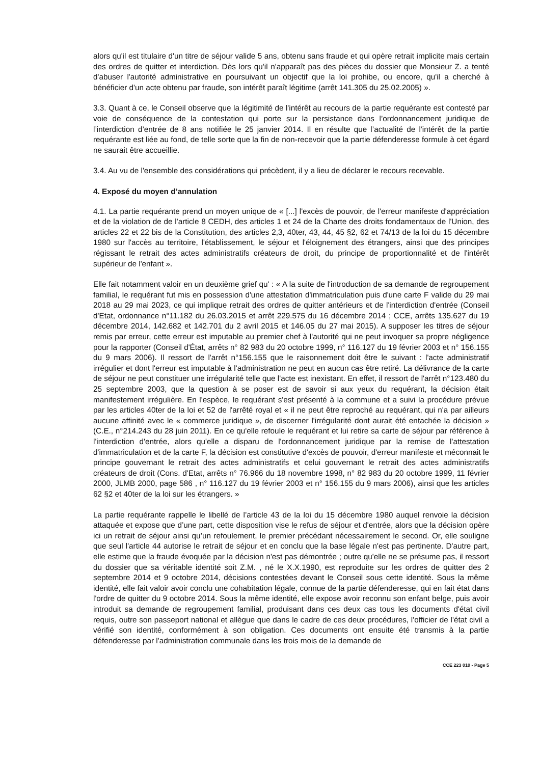alors qu'il est titulaire d'un titre de séjour valide 5 ans, obtenu sans fraude et qui opère retrait implicite mais certain des ordres de quitter et interdiction. Dès lors qu'il n'apparaît pas des pièces du dossier que Monsieur Z. a tenté d'abuser l'autorité administrative en poursuivant un objectif que la loi prohibe, ou encore, qu'il a cherché à bénéficier d'un acte obtenu par fraude, son intérêt paraît légitime (arrêt 141.305 du 25.02.2005) ».
3.3. Quant à ce, le Conseil observe que la légitimité de l'intérêt au recours de la partie requérante est contesté par voie de conséquence de la contestation qui porte sur la persistance dans l’ordonnancement juridique de l’interdiction d’entrée de 8 ans notifiée le 25 janvier 2014. Il en résulte que l’actualité de l'intérêt de la partie requérante est liée au fond, de telle sorte que la fin de non-recevoir que la partie défenderesse formule à cet égard ne saurait être accueillie.
3.4. Au vu de l'ensemble des considérations qui précèdent, il y a lieu de déclarer le recours recevable.
4. Exposé du moyen d’annulation
4.1. La partie requérante prend un moyen unique de « [...] l'excès de pouvoir, de l'erreur manifeste d'appréciation et de la violation de de l'article 8 CEDH, des articles 1 et 24 de la Charte des droits fondamentaux de l'Union, des articles 22 et 22 bis de la Constitution, des articles 2,3, 40ter, 43, 44, 45 §2, 62 et 74/13 de la loi du 15 décembre 1980 sur l'accès au territoire, l'établissement, le séjour et l'éloignement des étrangers, ainsi que des principes régissant le retrait des actes administratifs créateurs de droit, du principe de proportionnalité et de l'intérêt supérieur de l'enfant ».
Elle fait notamment valoir en un deuxième grief qu' : « A la suite de l'introduction de sa demande de regroupement familial, le requérant fut mis en possession d'une attestation d'immatriculation puis d'une carte F valide du 29 mai 2018 au 29 mai 2023, ce qui implique retrait des ordres de quitter antérieurs et de l'interdiction d'entrée (Conseil d'Etat, ordonnance n°11.182 du 26.03.2015 et arrêt 229.575 du 16 décembre 2014 ; CCE, arrêts 135.627 du 19 décembre 2014, 142.682 et 142.701 du 2 avril 2015 et 146.05 du 27 mai 2015). A supposer les titres de séjour remis par erreur, cette erreur est imputable au premier chef à l'autorité qui ne peut invoquer sa propre négligence pour la rapporter (Conseil d'État, arrêts n° 82 983 du 20 octobre 1999, n° 116.127 du 19 février 2003 et n° 156.155 du 9 mars 2006). Il ressort de l'arrêt n°156.155 que le raisonnement doit être le suivant : l'acte administratif irrégulier et dont l'erreur est imputable à l'administration ne peut en aucun cas être retiré. La délivrance de la carte de séjour ne peut constituer une irrégularité telle que l'acte est inexistant. En effet, il ressort de l'arrêt n°123.480 du 25 septembre 2003, que la question à se poser est de savoir si aux yeux du requérant, la décision était manifestement irrégulière. En l'espèce, le requérant s'est présenté à la commune et a suivi la procédure prévue par les articles 40ter de la loi et 52 de l'arrêté royal et « il ne peut être reproché au requérant, qui n'a par ailleurs aucune affinité avec le « commerce juridique », de discerner l'irrégularité dont aurait été entachée la décision » (C.E., n°214.243 du 28 juin 2011). En ce qu'elle refoule le requérant et lui retire sa carte de séjour par référence à l'interdiction d'entrée, alors qu'elle a disparu de l'ordonnancement juridique par la remise de l'attestation d'immatriculation et de la carte F, la décision est constitutive d'excès de pouvoir, d'erreur manifeste et méconnait le principe gouvernant le retrait des actes administratifs et celui gouvernant le retrait des actes administratifs créateurs de droit (Cons. d'Etat, arrêts n° 76.966 du 18 novembre 1998, n° 82 983 du 20 octobre 1999, 11 février 2000, JLMB 2000, page 586 , n° 116.127 du 19 février 2003 et n° 156.155 du 9 mars 2006), ainsi que les articles 62 §2 et 40ter de la loi sur les étrangers. »
La partie requérante rappelle le libellé de l’article 43 de la loi du 15 décembre 1980 auquel renvoie la décision attaquée et expose que d’une part, cette disposition vise le refus de séjour et d'entrée, alors que la décision opère ici un retrait de séjour ainsi qu’un refoulement, le premier précédant nécessairement le second. Or, elle souligne que seul l'article 44 autorise le retrait de séjour et en conclu que la base légale n'est pas pertinente. D'autre part, elle estime que la fraude évoquée par la décision n'est pas démontrée ; outre qu'elle ne se présume pas, il ressort du dossier que sa véritable identité soit Z.M. , né le X.X.1990, est reproduite sur les ordres de quitter des 2 septembre 2014 et 9 octobre 2014, décisions contestées devant le Conseil sous cette identité. Sous la même identité, elle fait valoir avoir conclu une cohabitation légale, connue de la partie défenderesse, qui en fait état dans l'ordre de quitter du 9 octobre 2014. Sous la même identité, elle expose avoir reconnu son enfant belge, puis avoir introduit sa demande de regroupement familial, produisant dans ces deux cas tous les documents d'état civil requis, outre son passeport national et allègue que dans le cadre de ces deux procédures, l'officier de l'état civil a vérifié son identité, conformément à son obligation. Ces documents ont ensuite été transmis à la partie défenderesse par l'administration communale dans les trois mois de la demande de
CCE 223 010 - Page 5